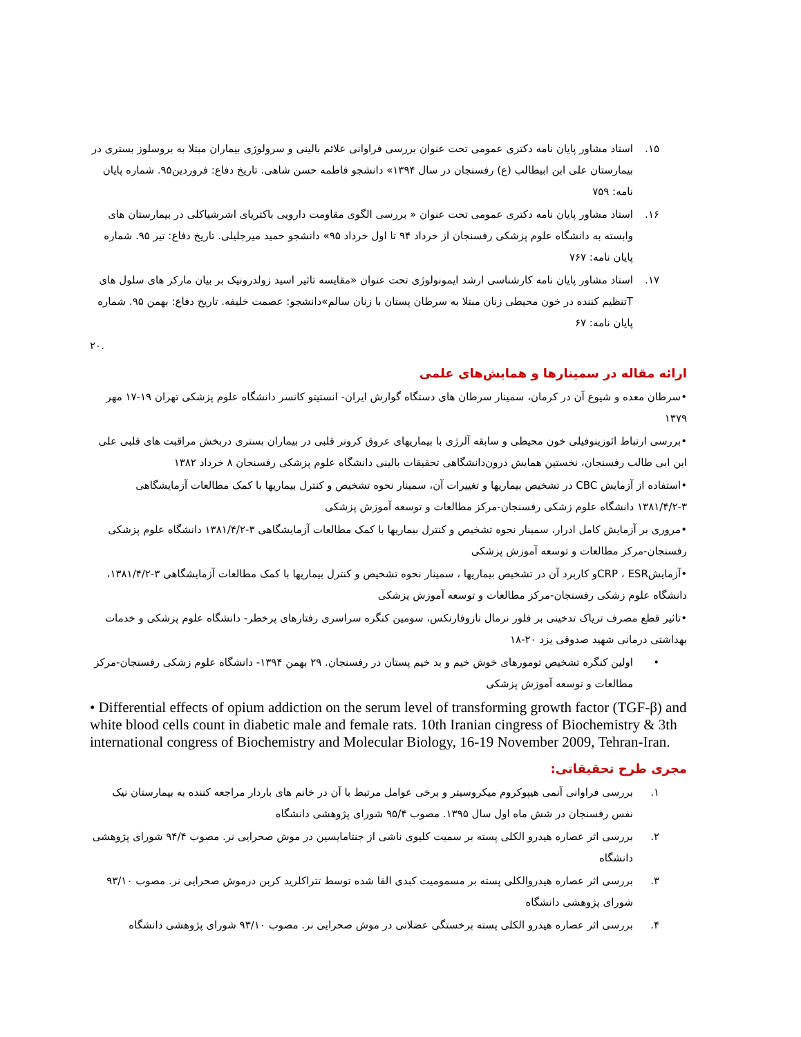۱۵. استاد مشاور پایان نامه دکتری عمومی تحت عنوان بررسی فراوانی علائم بالینی و سرولوژی بیماران مبتلا به بروسلوز بستری در بیمارستان علی ابن ابیطالب (ع) رفسنجان در سال ۱۳۹۴» دانشجو فاطمه حسن شاهی. تاریخ دفاع: فروردین۹۵. شماره پایان نامه: ۷۵۹
۱۶. استاد مشاور پایان نامه دکتری عمومی تحت عنوان « بررسی الگوی مقاومت دارویی باکتریای اشرشیاکلی در بیمارستان های وابسته به دانشگاه علوم پزشکی رفسنجان از خرداد ۹۴ تا اول خرداد ۹۵» دانشجو حمید میرجلیلی. تاریخ دفاع: تیر ۹۵. شماره پایان نامه: ۷۶۷
۱۷. استاد مشاور پایان نامه کارشناسی ارشد ایمونولوژی تحت عنوان «مقایسه تاثیر اسید زولدرونیک بر بیان مارکر های سلول های Tتنظیم کننده در خون محیطی زنان مبتلا به سرطان پستان با زنان سالم»دانشجو: عصمت خلیفه. تاریخ دفاع: بهمن ۹۵. شماره پایان نامه: ۶۷
.۲۰
ارائه مقاله در سمینارها و همایش‌های علمی
•سرطان معده و شیوع آن در کرمان، سمینار سرطان های دستگاه گوارش ایران- انستیتو کانسر دانشگاه علوم پزشکی تهران ۱۹-۱۷ مهر ۱۳۷۹
•بررسی ارتباط ائوزینوفیلی خون محیطی و سابقه آلرژی با بیماریهای عروق کرونر قلبی در بیماران بستری دربخش مراقبت های قلبی علی ابن ابی طالب رفسنجان، نخستین همایش درون‌دانشگاهی تحقیقات بالینی دانشگاه علوم پزشکی رفسنجان ۸ خرداد ۱۳۸۲
•استفاده از آزمایش CBC در تشخیص بیماریها و تغییرات آن، سمینار نحوه تشخیص و کنترل بیماریها با کمک مطالعات آزمایشگاهی ۳-۱۳۸۱/۴/۲ دانشگاه علوم زشکی رفسنجان-مرکز مطالعات و توسعه آموزش پزشکی
•مروری بر آزمایش کامل ادرار، سمینار نحوه تشخیص و کنترل بیماریها با کمک مطالعات آزمایشگاهی ۳-۱۳۸۱/۴/۲ دانشگاه علوم پزشکی رفسنجان-مرکز مطالعات و توسعه آموزش پزشکی
•آزمایشCRP ، ESRو کاربرد آن در تشخیص بیماریها ، سمینار نحوه تشخیص و کنترل بیماریها با کمک مطالعات آزمایشگاهی ۳-۱۳۸۱/۴/۲، دانشگاه علوم زشکی رفسنجان-مرکز مطالعات و توسعه آموزش پزشکی
•تاثیر قطع مصرف تریاک تدخینی بر فلور نرمال نازوفارنکس، سومین کنگره سراسری رفتارهای پرخطر- دانشگاه علوم پزشکی و خدمات بهداشتی درمانی شهید صدوقی یزد ۲۰-۱۸
• اولین کنگره تشخیص تومورهای خوش خیم و بد خیم پستان در رفسنجان. ۲۹ بهمن ۱۳۹۴- دانشگاه علوم زشکی رفسنجان-مرکز مطالعات و توسعه آموزش پزشکی
• Differential effects of opium addiction on the serum level of transforming growth factor (TGF-β) and white blood cells count in diabetic male and female rats. 10th Iranian cingress of Biochemistry & 3th international congress of Biochemistry and Molecular Biology, 16-19 November 2009, Tehran-Iran.
مجری طرح تحقیقاتی:
۱. بررسی فراوانی آنمی هیپوکروم میکروسیتر و برخی عوامل مرتبط با آن در خانم های باردار مراجعه کننده به بیمارستان نیک نفس رفسنجان در شش ماه اول سال ۱۳۹۵. مصوب ۹۵/۴ شورای پژوهشی دانشگاه
۲. بررسی اثر عصاره هیدرو الکلی پسته بر سمیت کلیوی ناشی از جنتامایسین در موش صحرایی نر. مصوب ۹۴/۴ شورای پژوهشی دانشگاه
۳. بررسی اثر عصاره هیدروالکلی پسته بر مسمومیت کبدی القا شده توسط تتراکلرید کربن درموش صحرایی نر. مصوب ۹۳/۱۰ شورای پژوهشی دانشگاه
۴. بررسی اثر عصاره هیدرو الکلی پسته برخستگی عضلانی در موش صحرایی نر. مصوب ۹۳/۱۰ شورای پژوهشی دانشگاه